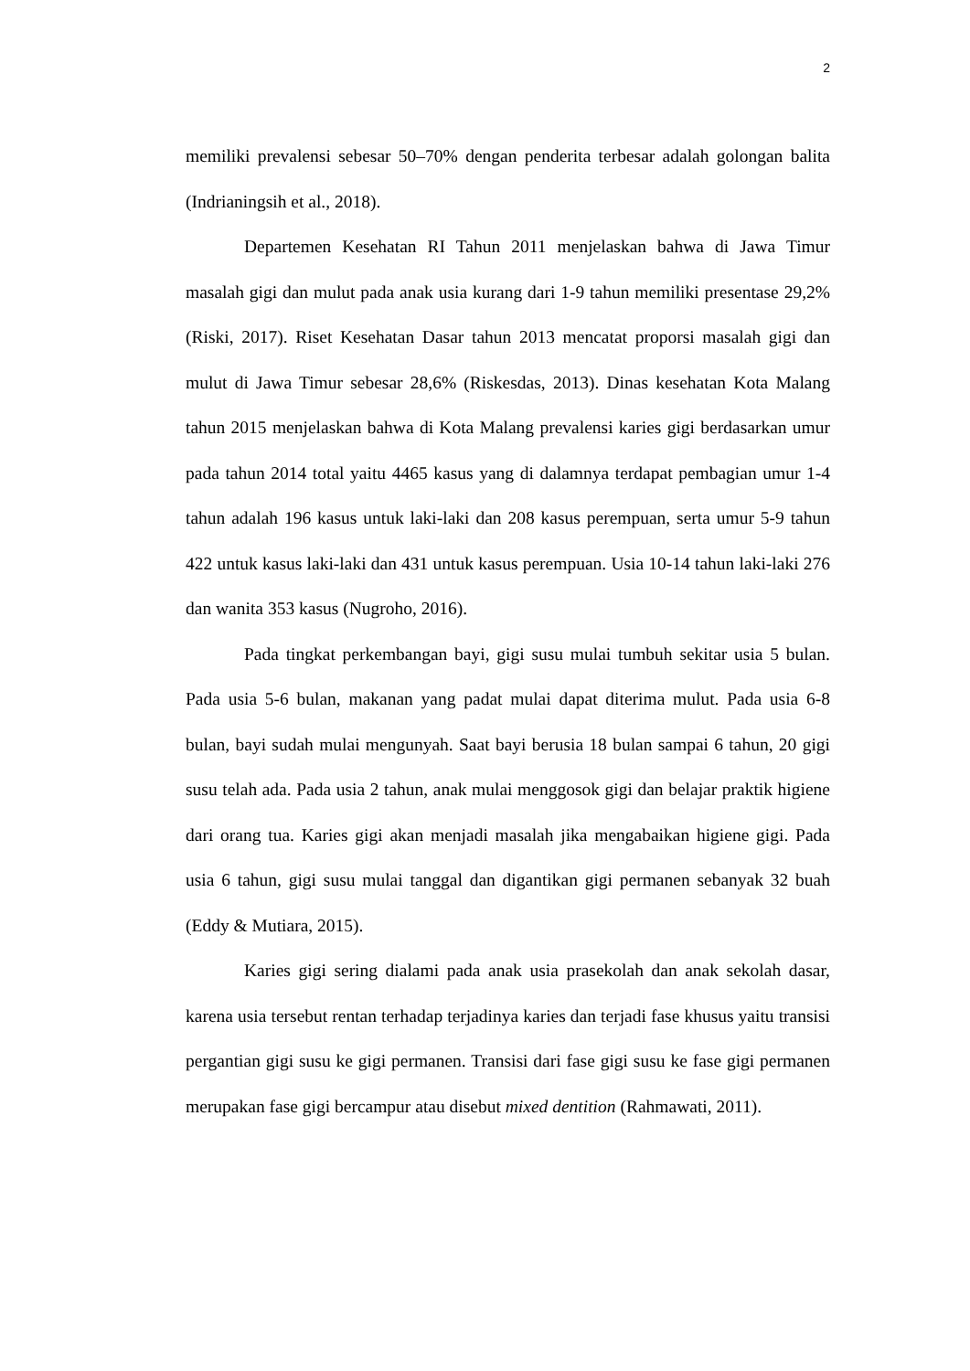2
memiliki prevalensi sebesar 50–70% dengan penderita terbesar adalah golongan balita (Indrianingsih et al., 2018).
Departemen Kesehatan RI Tahun 2011 menjelaskan bahwa di Jawa Timur masalah gigi dan mulut pada anak usia kurang dari 1-9 tahun memiliki presentase 29,2% (Riski, 2017). Riset Kesehatan Dasar tahun 2013 mencatat proporsi masalah gigi dan mulut di Jawa Timur sebesar 28,6% (Riskesdas, 2013). Dinas kesehatan Kota Malang tahun 2015 menjelaskan bahwa di Kota Malang prevalensi karies gigi berdasarkan umur pada tahun 2014 total yaitu 4465 kasus yang di dalamnya terdapat pembagian umur 1-4 tahun adalah 196 kasus untuk laki-laki dan 208 kasus perempuan, serta umur 5-9 tahun 422 untuk kasus laki-laki dan 431 untuk kasus perempuan. Usia 10-14 tahun laki-laki 276 dan wanita 353 kasus (Nugroho, 2016).
Pada tingkat perkembangan bayi, gigi susu mulai tumbuh sekitar usia 5 bulan. Pada usia 5-6 bulan, makanan yang padat mulai dapat diterima mulut. Pada usia 6-8 bulan, bayi sudah mulai mengunyah. Saat bayi berusia 18 bulan sampai 6 tahun, 20 gigi susu telah ada. Pada usia 2 tahun, anak mulai menggosok gigi dan belajar praktik higiene dari orang tua. Karies gigi akan menjadi masalah jika mengabaikan higiene gigi. Pada usia 6 tahun, gigi susu mulai tanggal dan digantikan gigi permanen sebanyak 32 buah (Eddy & Mutiara, 2015).
Karies gigi sering dialami pada anak usia prasekolah dan anak sekolah dasar, karena usia tersebut rentan terhadap terjadinya karies dan terjadi fase khusus yaitu transisi pergantian gigi susu ke gigi permanen. Transisi dari fase gigi susu ke fase gigi permanen merupakan fase gigi bercampur atau disebut mixed dentition (Rahmawati, 2011).